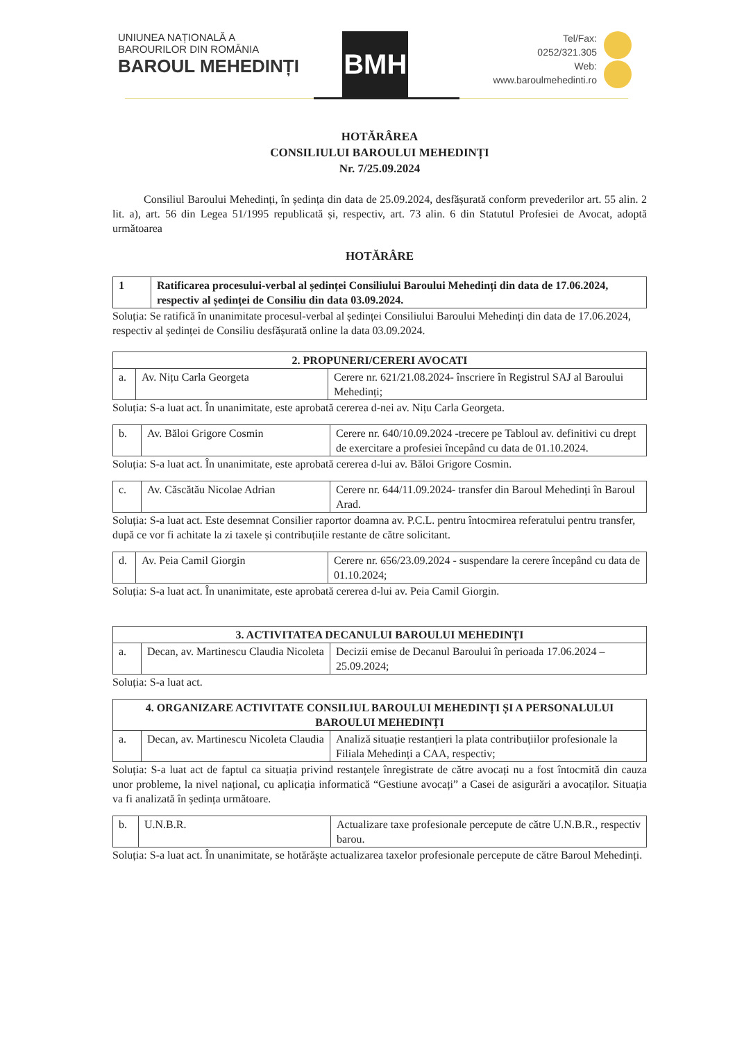UNIUNEA NAȚIONALĂ A
BAROURILOR DIN ROMÂNIA
BAROUL MEHEDINȚI
BMH
Tel/Fax:
0252/321.305
Web:
www.baroulmehedinti.ro
HOTĂRÂREA
CONSILIULUI BAROULUI MEHEDINȚI
Nr. 7/25.09.2024
Consiliul Baroului Mehedinți, în ședința din data de 25.09.2024, desfășurată conform prevederilor art. 55 alin. 2 lit. a), art. 56 din Legea 51/1995 republicată și, respectiv, art. 73 alin. 6 din Statutul Profesiei de Avocat, adoptă următoarea
HOTĂRÂRE
| 1 | Ratificarea procesului-verbal al ședinței Consiliului Baroului Mehedinți din data de 17.06.2024, respectiv al ședinței de Consiliu din data 03.09.2024. |
Soluția: Se ratifică în unanimitate procesul-verbal al ședinței Consiliului Baroului Mehedinți din data de 17.06.2024, respectiv al ședinței de Consiliu desfășurată online la data 03.09.2024.
| 2. PROPUNERI/CERERI AVOCATI | | |
| --- | --- | --- |
| a. | Av. Nițu Carla Georgeta | Cerere nr. 621/21.08.2024- înscriere în Registrul SAJ al Baroului Mehedinți; |
Soluția: S-a luat act. În unanimitate, este aprobată cererea d-nei av. Nițu Carla Georgeta.
| b. | Av. Băloi Grigore Cosmin | Cerere nr. 640/10.09.2024 -trecere pe Tabloul av. definitivi cu drept de exercitare a profesiei începând cu data de 01.10.2024. |
Soluția: S-a luat act. În unanimitate, este aprobată cererea d-lui av. Băloi Grigore Cosmin.
| c. | Av. Căscătău Nicolae Adrian | Cerere nr. 644/11.09.2024- transfer din Baroul Mehedinți în Baroul Arad. |
Soluția: S-a luat act. Este desemnat Consilier raportor doamna av. P.C.L. pentru întocmirea referatului pentru transfer, după ce vor fi achitate la zi taxele și contribuțiile restante de către solicitant.
| d. | Av. Peia Camil Giorgin | Cerere nr. 656/23.09.2024 - suspendare la cerere începând cu data de 01.10.2024; |
Soluția: S-a luat act. În unanimitate, este aprobată cererea d-lui av. Peia Camil Giorgin.
| 3. ACTIVITATEA DECANULUI BAROULUI MEHEDINȚI | | |
| --- | --- | --- |
| a. | Decan, av. Martinescu Claudia Nicoleta | Decizii emise de Decanul Baroului în perioada 17.06.2024 – 25.09.2024; |
Soluția: S-a luat act.
| 4. ORGANIZARE ACTIVITATE CONSILIUL BAROULUI MEHEDINȚI ȘI A PERSONALULUI BAROULUI MEHEDINȚI | | |
| --- | --- | --- |
| a. | Decan, av. Martinescu Nicoleta Claudia | Analiză situație restanțieri la plata contribuțiilor profesionale la Filiala Mehedinți a CAA, respectiv; |
Soluția: S-a luat act de faptul ca situația privind restanțele înregistrate de către avocați nu a fost întocmită din cauza unor probleme, la nivel național, cu aplicația informatică “Gestiune avocați” a Casei de asigurări a avocaților. Situația va fi analizată în ședința următoare.
| b. | U.N.B.R. | Actualizare taxe profesionale percepute de către U.N.B.R., respectiv barou. |
Soluția: S-a luat act. În unanimitate, se hotărăște actualizarea taxelor profesionale percepute de către Baroul Mehedinți.